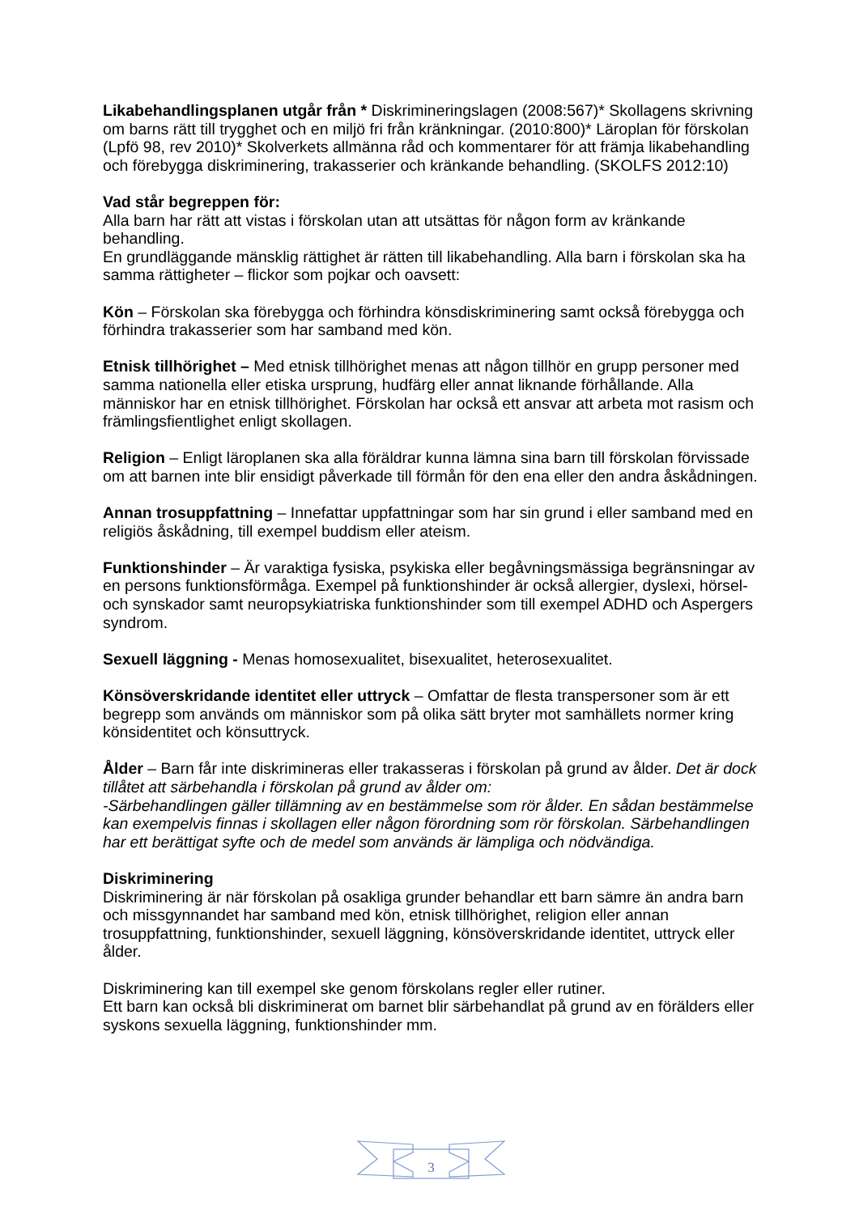Likabehandlingsplanen utgår från * Diskrimineringslagen (2008:567)* Skollagens skrivning om barns rätt till trygghet och en miljö fri från kränkningar. (2010:800)* Läroplan för förskolan (Lpfö 98, rev 2010)* Skolverkets allmänna råd och kommentarer för att främja likabehandling och förebygga diskriminering, trakasserier och kränkande behandling. (SKOLFS 2012:10)
Vad står begreppen för:
Alla barn har rätt att vistas i förskolan utan att utsättas för någon form av kränkande behandling.
En grundläggande mänsklig rättighet är rätten till likabehandling. Alla barn i förskolan ska ha samma rättigheter – flickor som pojkar och oavsett:
Kön – Förskolan ska förebygga och förhindra könsdiskriminering samt också förebygga och förhindra trakasserier som har samband med kön.
Etnisk tillhörighet – Med etnisk tillhörighet menas att någon tillhör en grupp personer med samma nationella eller etiska ursprung, hudfärg eller annat liknande förhållande. Alla människor har en etnisk tillhörighet. Förskolan har också ett ansvar att arbeta mot rasism och främlingsfientlighet enligt skollagen.
Religion – Enligt läroplanen ska alla föräldrar kunna lämna sina barn till förskolan förvissade om att barnen inte blir ensidigt påverkade till förmån för den ena eller den andra åskådningen.
Annan trosuppfattning – Innefattar uppfattningar som har sin grund i eller samband med en religiös åskådning, till exempel buddism eller ateism.
Funktionshinder – Är varaktiga fysiska, psykiska eller begåvningsmässiga begränsningar av en persons funktionsförmåga. Exempel på funktionshinder är också allergier, dyslexi, hörsel- och synskador samt neuropsykiatriska funktionshinder som till exempel ADHD och Aspergers syndrom.
Sexuell läggning - Menas homosexualitet, bisexualitet, heterosexualitet.
Könsöverskridande identitet eller uttryck – Omfattar de flesta transpersoner som är ett begrepp som används om människor som på olika sätt bryter mot samhällets normer kring könsidentitet och könsuttryck.
Ålder – Barn får inte diskrimineras eller trakasseras i förskolan på grund av ålder. Det är dock tillåtet att särbehandla i förskolan på grund av ålder om:
-Särbehandlingen gäller tillämning av en bestämmelse som rör ålder. En sådan bestämmelse kan exempelvis finnas i skollagen eller någon förordning som rör förskolan. Särbehandlingen har ett berättigat syfte och de medel som används är lämpliga och nödvändiga.
Diskriminering
Diskriminering är när förskolan på osakliga grunder behandlar ett barn sämre än andra barn och missgynnandet har samband med kön, etnisk tillhörighet, religion eller annan trosuppfattning, funktionshinder, sexuell läggning, könsöverskridande identitet, uttryck eller ålder.
Diskriminering kan till exempel ske genom förskolans regler eller rutiner.
Ett barn kan också bli diskriminerat om barnet blir särbehandlat på grund av en förälders eller syskons sexuella läggning, funktionshinder mm.
3